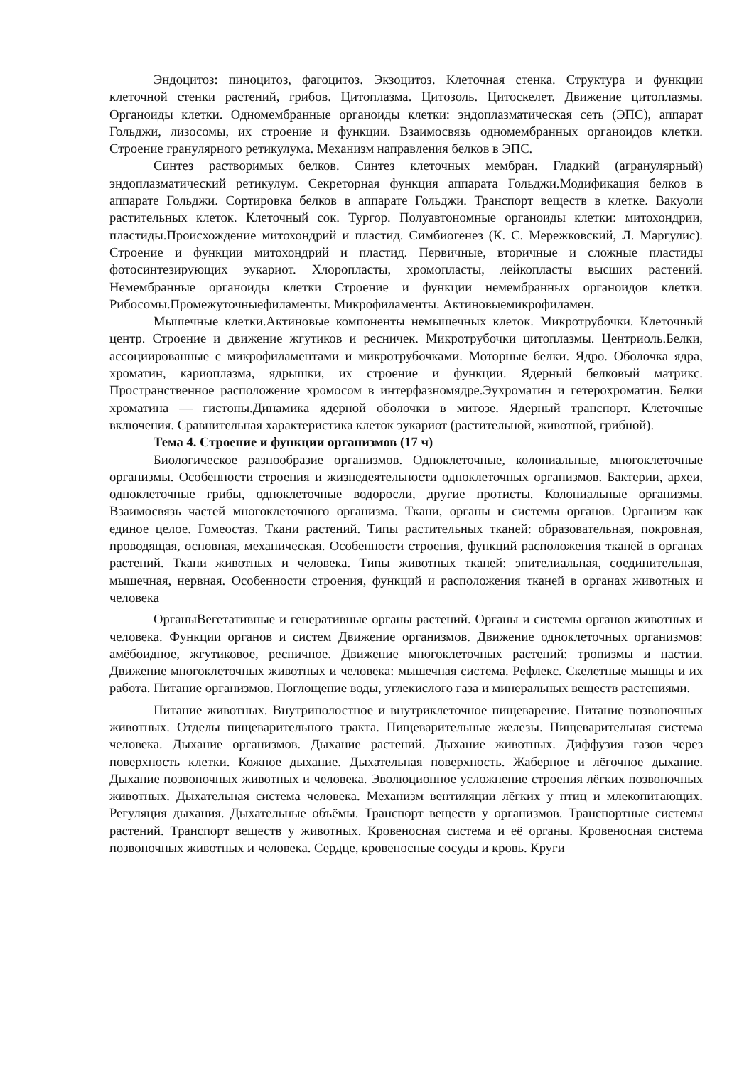Эндоцитоз: пиноцитоз, фагоцитоз. Экзоцитоз. Клеточная стенка. Структура и функции клеточной стенки растений, грибов. Цитоплазма. Цитозоль. Цитоскелет. Движение цитоплазмы. Органоиды клетки. Одномембранные органоиды клетки: эндоплазматическая сеть (ЭПС), аппарат Гольджи, лизосомы, их строение и функции. Взаимосвязь одномембранных органоидов клетки. Строение гранулярного ретикулума. Механизм направления белков в ЭПС.
Синтез растворимых белков. Синтез клеточных мембран. Гладкий (агранулярный) эндоплазматический ретикулум. Секреторная функция аппарата Гольджи.Модификация белков в аппарате Гольджи. Сортировка белков в аппарате Гольджи. Транспорт веществ в клетке. Вакуоли растительных клеток. Клеточный сок. Тургор. Полуавтономные органоиды клетки: митохондрии, пластиды.Происхождение митохондрий и пластид. Симбиогенез (К. С. Мережковский, Л. Маргулис). Строение и функции митохондрий и пластид. Первичные, вторичные и сложные пластиды фотосинтезирующих эукариот. Хлоропласты, хромопласты, лейкопласты высших растений. Немембранные органоиды клетки Строение и функции немембранных органоидов клетки. Рибосомы.Промежуточныефиламенты. Микрофиламенты. Актиновыемикрофиламен.
Мышечные клетки.Актиновые компоненты немышечных клеток. Микротрубочки. Клеточный центр. Строение и движение жгутиков и ресничек. Микротрубочки цитоплазмы. Центриоль.Белки, ассоциированные с микрофиламентами и микротрубочками. Моторные белки. Ядро. Оболочка ядра, хроматин, кариоплазма, ядрышки, их строение и функции. Ядерный белковый матрикс. Пространственное расположение хромосом в интерфазномядре.Эухроматин и гетерохроматин. Белки хроматина — гистоны.Динамика ядерной оболочки в митозе. Ядерный транспорт. Клеточные включения. Сравнительная характеристика клеток эукариот (растительной, животной, грибной).
Тема 4. Строение и функции организмов (17 ч)
Биологическое разнообразие организмов. Одноклеточные, колониальные, многоклеточные организмы. Особенности строения и жизнедеятельности одноклеточных организмов. Бактерии, археи, одноклеточные грибы, одноклеточные водоросли, другие протисты. Колониальные организмы. Взаимосвязь частей многоклеточного организма. Ткани, органы и системы органов. Организм как единое целое. Гомеостаз. Ткани растений. Типы растительных тканей: образовательная, покровная, проводящая, основная, механическая. Особенности строения, функций расположения тканей в органах растений. Ткани животных и человека. Типы животных тканей: эпителиальная, соединительная, мышечная, нервная. Особенности строения, функций и расположения тканей в органах животных и человека
ОрганыВегетативные и генеративные органы растений. Органы и системы органов животных и человека. Функции органов и систем Движение организмов. Движение одноклеточных организмов: амёбоидное, жгутиковое, ресничное. Движение многоклеточных растений: тропизмы и настии. Движение многоклеточных животных и человека: мышечная система. Рефлекс. Скелетные мышцы и их работа. Питание организмов. Поглощение воды, углекислого газа и минеральных веществ растениями.
Питание животных. Внутриполостное и внутриклеточное пищеварение. Питание позвоночных животных. Отделы пищеварительного тракта. Пищеварительные железы. Пищеварительная система человека. Дыхание организмов. Дыхание растений. Дыхание животных. Диффузия газов через поверхность клетки. Кожное дыхание. Дыхательная поверхность. Жаберное и лёгочное дыхание. Дыхание позвоночных животных и человека. Эволюционное усложнение строения лёгких позвоночных животных. Дыхательная система человека. Механизм вентиляции лёгких у птиц и млекопитающих. Регуляция дыхания. Дыхательные объёмы. Транспорт веществ у организмов. Транспортные системы растений. Транспорт веществ у животных. Кровеносная система и её органы. Кровеносная система позвоночных животных и человека. Сердце, кровеносные сосуды и кровь. Круги